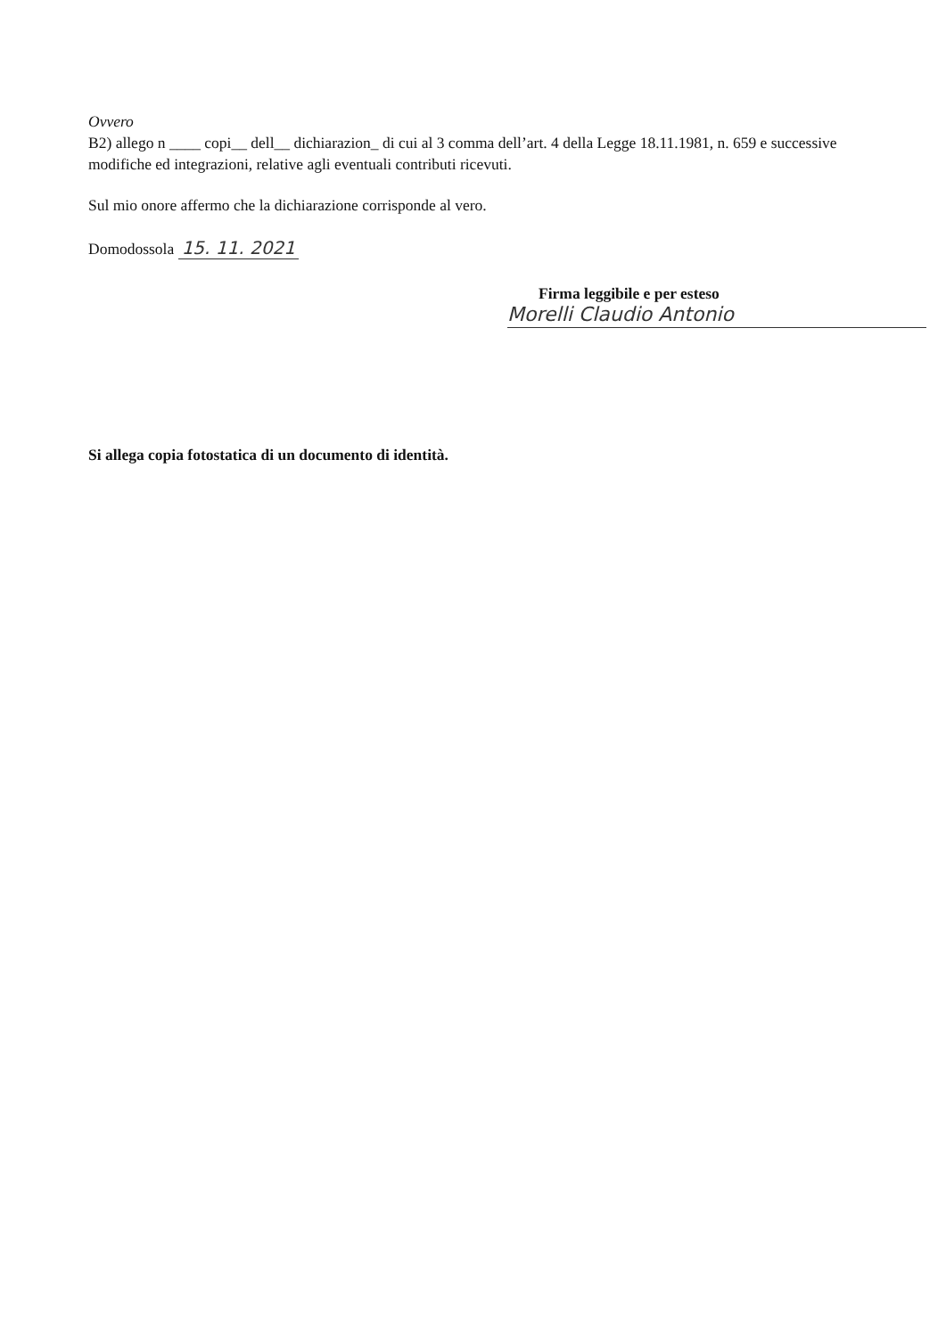Ovvero
B2) allego n ____ copi__ dell__ dichiarazion_ di cui al 3 comma dell’art. 4 della Legge 18.11.1981, n. 659 e successive modifiche ed integrazioni, relative agli eventuali contributi ricevuti.
Sul mio onore affermo che la dichiarazione corrisponde al vero.
Domodossola 15. 11. 2021
Firma leggibile e per esteso
Morelli Claudio Antonio
Si allega copia fotostatica di un documento di identità.